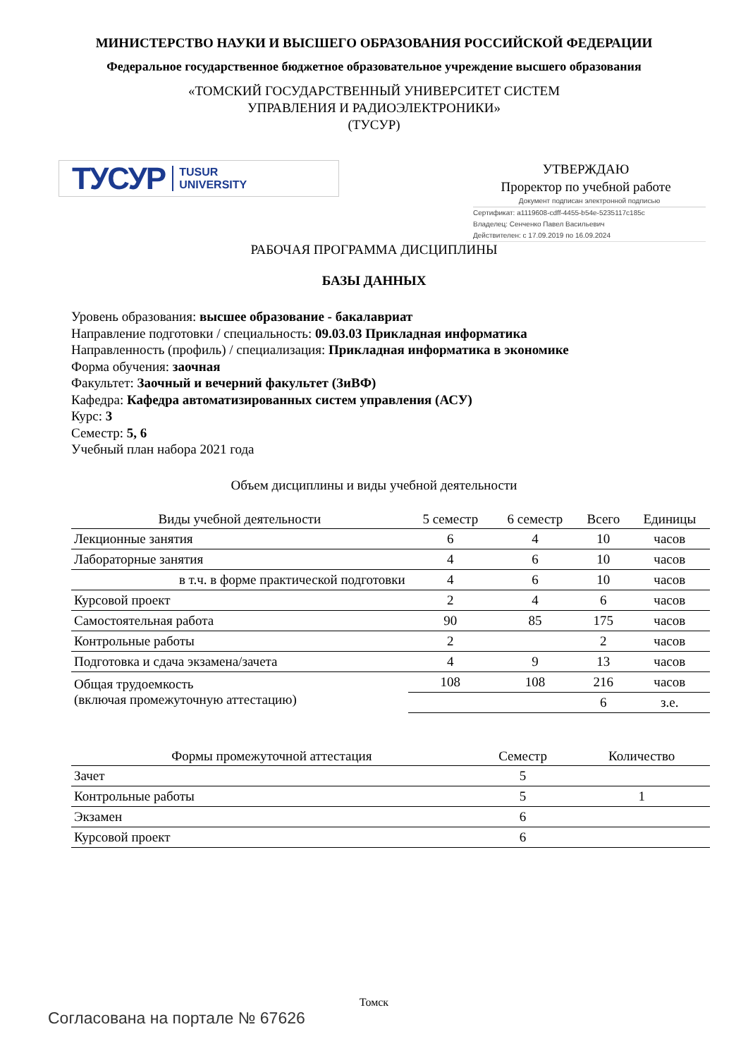МИНИСТЕРСТВО НАУКИ И ВЫСШЕГО ОБРАЗОВАНИЯ РОССИЙСКОЙ ФЕДЕРАЦИИ
Федеральное государственное бюджетное образовательное учреждение высшего образования
«ТОМСКИЙ ГОСУДАРСТВЕННЫЙ УНИВЕРСИТЕТ СИСТЕМ
УПРАВЛЕНИЯ И РАДИОЭЛЕКТРОНИКИ»
(ТУСУР)
ТУСУР TUSUR
UNIVERSITY
УТВЕРЖДАЮ
Проректор по учебной работе
Документ подписан электронной подписью
Сертификат: a1119608-cdff-4455-b54e-5235117c185c
Владелец: Сенченко Павел Васильевич
Действителен: с 17.09.2019 по 16.09.2024
РАБОЧАЯ ПРОГРАММА ДИСЦИПЛИНЫ
БАЗЫ ДАННЫХ
Уровень образования: высшее образование - бакалавриат
Направление подготовки / специальность: 09.03.03 Прикладная информатика
Направленность (профиль) / специализация: Прикладная информатика в экономике
Форма обучения: заочная
Факультет: Заочный и вечерний факультет (ЗиВФ)
Кафедра: Кафедра автоматизированных систем управления (АСУ)
Курс: 3
Семестр: 5, 6
Учебный план набора 2021 года
Объем дисциплины и виды учебной деятельности
| Виды учебной деятельности | 5 семестр | 6 семестр | Всего | Единицы |
| --- | --- | --- | --- | --- |
| Лекционные занятия | 6 | 4 | 10 | часов |
| Лабораторные занятия | 4 | 6 | 10 | часов |
| в т.ч. в форме практической подготовки | 4 | 6 | 10 | часов |
| Курсовой проект | 2 | 4 | 6 | часов |
| Самостоятельная работа | 90 | 85 | 175 | часов |
| Контрольные работы | 2 | | 2 | часов |
| Подготовка и сдача экзамена/зачета | 4 | 9 | 13 | часов |
| Общая трудоемкость (включая промежуточную аттестацию) | 108 | 108 | 216 | часов |
| | | | 6 | з.е. |
| Формы промежуточной аттестация | Семестр | Количество |
| --- | --- | --- |
| Зачет | 5 | |
| Контрольные работы | 5 | 1 |
| Экзамен | 6 | |
| Курсовой проект | 6 | |
Томск
Согласована на портале № 67626